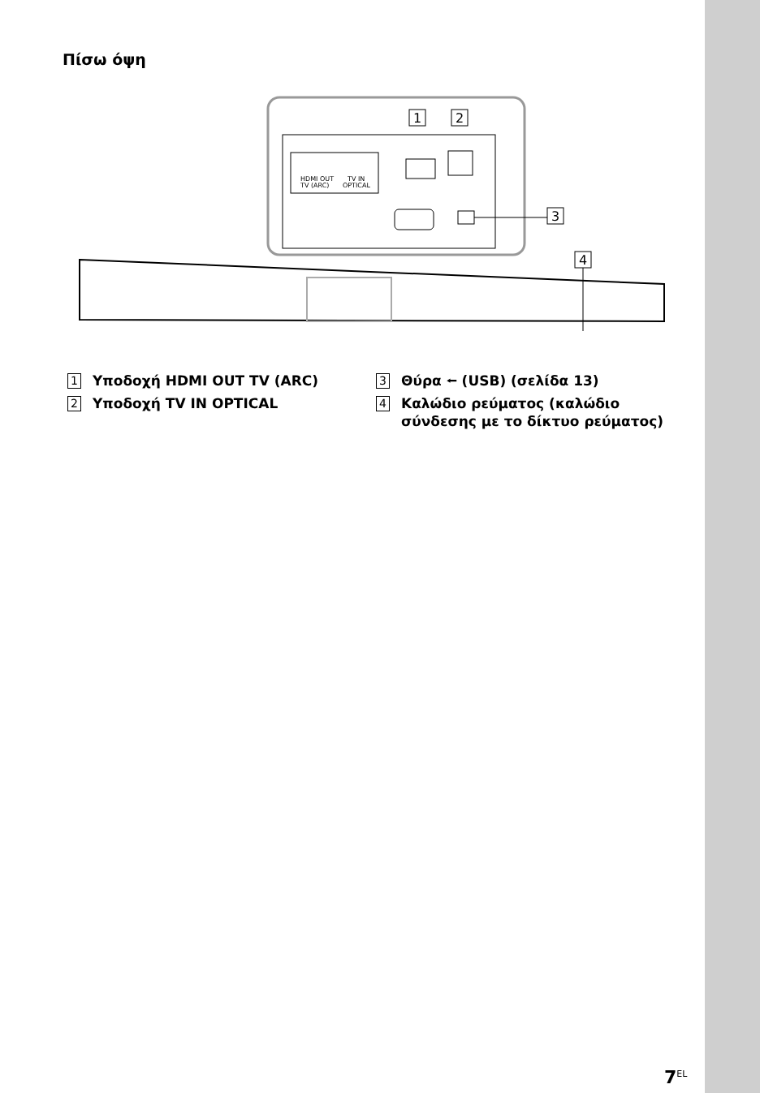Πίσω όψη
HDMI OUT
TV (ARC)
TV IN
OPTICAL
1
2
3
4
1 Υποδοχή HDMI OUT TV (ARC)
2 Υποδοχή TV IN OPTICAL
3 Θύρα ⭠ (USB) (σελίδα 13)
4 Καλώδιο ρεύματος (καλώδιο σύνδεσης με το δίκτυο ρεύματος)
7<sup>EL</sup>